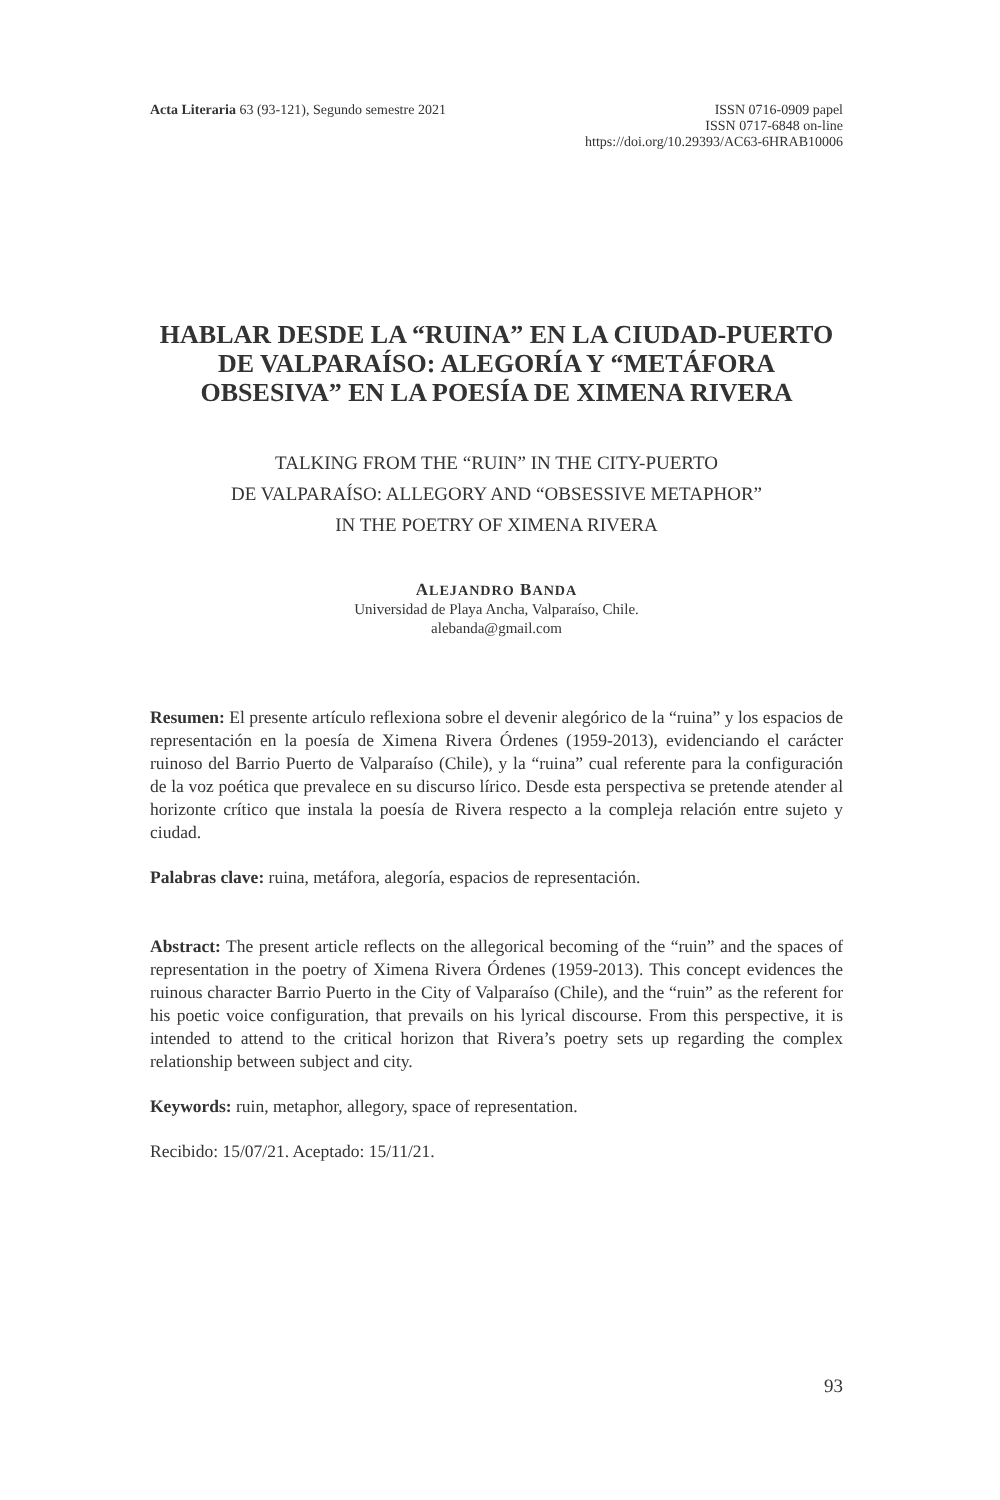Acta Literaria 63 (93-121), Segundo semestre 2021
ISSN 0716-0909 papel
ISSN 0717-6848 on-line
https://doi.org/10.29393/AC63-6HRAB10006
HABLAR DESDE LA “RUINA” EN LA CIUDAD-PUERTO DE VALPARAÍSO: ALEGORÍA Y “METÁFORA OBSESIVA” EN LA POESÍA DE XIMENA RIVERA
TALKING FROM THE “RUIN” IN THE CITY-PUERTO
DE VALPARAÍSO: ALLEGORY AND “OBSESSIVE METAPHOR”
IN THE POETRY OF XIMENA RIVERA
ALEJANDRO BANDA
Universidad de Playa Ancha, Valparaíso, Chile.
alebanda@gmail.com
Resumen: El presente artículo reflexiona sobre el devenir alegórico de la “ruina” y los espacios de representación en la poesía de Ximena Rivera Órdenes (1959-2013), evidenciando el carácter ruinoso del Barrio Puerto de Valparaíso (Chile), y la “ruina” cual referente para la configuración de la voz poética que prevalece en su discurso lírico. Desde esta perspectiva se pretende atender al horizonte crítico que instala la poesía de Rivera respecto a la compleja relación entre sujeto y ciudad.
Palabras clave: ruina, metáfora, alegoría, espacios de representación.
Abstract: The present article reflects on the allegorical becoming of the “ruin” and the spaces of representation in the poetry of Ximena Rivera Órdenes (1959-2013). This concept evidences the ruinous character Barrio Puerto in the City of Valparaíso (Chile), and the “ruin” as the referent for his poetic voice configuration, that prevails on his lyrical discourse. From this perspective, it is intended to attend to the critical horizon that Rivera’s poetry sets up regarding the complex relationship between subject and city.
Keywords: ruin, metaphor, allegory, space of representation.
Recibido: 15/07/21. Aceptado: 15/11/21.
93